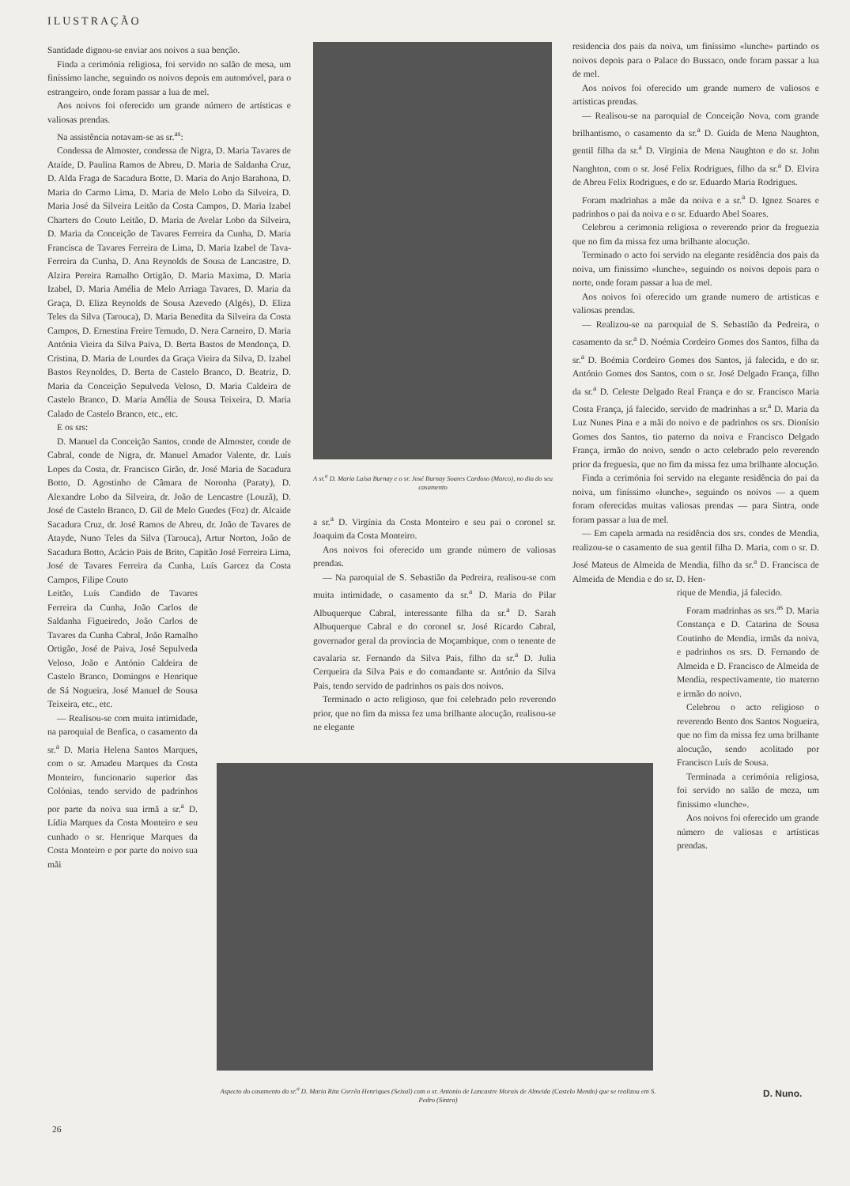ILUSTRAÇÃO
Santidade dignou-se enviar aos noivos a sua benção.
Finda a cerimónia religiosa, foi servido no salão de mesa, um finíssimo lanche, seguindo os noivos depois em automóvel, para o estrangeiro, onde foram passar a lua de mel.
Aos noivos foi oferecido um grande número de artísticas e valiosas prendas.
Na assistência notavam-se as sr.<sup>as</sup>:
Condessa de Almoster, condessa de Nigra, D. Maria Tavares de Ataíde, D. Paulina Ramos de Abreu, D. Maria de Saldanha Cruz, D. Alda Fraga de Sacadura Botte, D. Maria do Anjo Barahona, D. Maria do Carmo Lima, D. Maria de Melo Lobo da Silveira, D. Maria José da Silveira Leitão da Costa Campos, D. Maria Izabel Charters do Couto Leitão, D. Maria de Avelar Lobo da Silveira, D. Maria da Conceição de Tavares Ferreira da Cunha, D. Maria Francisca de Tavares Ferreira de Lima, D. Maria Izabel de Tava-Ferreira da Cunha, D. Ana Reynolds de Sousa de Lancastre, D. Alzira Pereira Ramalho Ortigão, D. Maria Maxima, D. Maria Izabel, D. Maria Amélia de Melo Arriaga Tavares, D. Maria da Graça, D. Eliza Reynolds de Sousa Azevedo (Algés), D. Eliza Teles da Silva (Tarouca), D. Maria Benedita da Silveira da Costa Campos, D. Ernestina Freire Temudo, D. Nera Carneiro, D. Maria Antónia Vieira da Silva Paiva, D. Berta Bastos de Mendonça, D. Cristina, D. Maria de Lourdes da Graça Vieira da Silva, D. Izabel Bastos Reynoldes, D. Berta de Castelo Branco, D. Beatriz, D. Maria da Conceição Sepulveda Veloso, D. Maria Caldeira de Castelo Branco, D. Maria Amélia de Sousa Teixeira, D. Maria Calado de Castelo Branco, etc., etc.
E os srs:
D. Manuel da Conceição Santos, conde de Almoster, conde de Cabral, conde de Nigra, dr. Manuel Amador Valente, dr. Luís Lopes da Costa, dr. Francisco Girão, dr. José Maria de Sacadura Botto, D. Agostinho de Câmara de Noronha (Paraty), D. Alexandre Lobo da Silveira, dr. João de Lencastre (Louzã), D. José de Castelo Branco, D. Gil de Melo Guedes (Foz) dr. Alcaide Sacadura Cruz, dr. José Ramos de Abreu, dr. João de Tavares de Atayde, Nuno Teles da Silva (Tarouca), Artur Norton, João de Sacadura Botto, Acácio Pais de Brito, Capitão José Ferreira Lima, José de Tavares Ferreira da Cunha, Luís Garcez da Costa Campos, Filipe Couto
Leitão, Luís Candido de Tavares Ferreira da Cunha, João Carlos de Saldanha Figueiredo, João Carlos de Tavares da Cunha Cabral, João Ramalho Ortigão, José de Paiva, José Sepulveda Veloso, João e António Caldeira de Castelo Branco, Domingos e Henrique de Sá Nogueira, José Manuel de Sousa Teixeira, etc., etc.
— Realisou-se com muita intimidade, na paroquial de Benfica, o casamento da sr.<sup>a</sup> D. Maria Helena Santos Marques, com o sr. Amadeu Marques da Costa Monteiro, funcionario superior das Colónias, tendo servido de padrinhos por parte da noiva sua irmã a sr.<sup>a</sup> D. Lídia Marques da Costa Monteiro e seu cunhado o sr. Henrique Marques da Costa Monteiro e por parte do noivo sua mãi
A sr.<sup>a</sup> D. Maria Luísa Burnay e o sr. José Burnay Soares Cardoso (Marco), no dia do seu casamento
a sr.<sup>a</sup> D. Virgínia da Costa Monteiro e seu pai o coronel sr. Joaquim da Costa Monteiro.
Aos noivos foi oferecido um grande número de valiosas prendas.
— Na paroquial de S. Sebastião da Pedreira, realisou-se com muita intimidade, o casamento da sr.<sup>a</sup> D. Maria do Pilar Albuquerque Cabral, interessante filha da sr.<sup>a</sup> D. Sarah Albuquerque Cabral e do coronel sr. José Ricardo Cabral, governador geral da provincia de Moçambique, com o tenente de cavalaria sr. Fernando da Silva Pais, filho da sr.<sup>a</sup> D. Julia Cerqueira da Silva Pais e do comandante sr. António da Silva Pais, tendo servido de padrinhos os pais dos noivos.
Terminado o acto religioso, que foi celebrado pelo reverendo prior, que no fim da missa fez uma brilhante alocução, realisou-se ne elegante
residencia dos pais da noiva, um finíssimo «lunche» partindo os noivos depois para o Palace do Bussaco, onde foram passar a lua de mel.
Aos noivos foi oferecido um grande numero de valiosos e artisticas prendas.
— Realisou-se na paroquial de Conceição Nova, com grande brilhantismo, o casamento da sr.<sup>a</sup> D. Guida de Mena Naughton, gentil filha da sr.<sup>a</sup> D. Virginia de Mena Naughton e do sr. John Nanghton, com o sr. José Felix Rodrigues, filho da sr.<sup>a</sup> D. Elvira de Abreu Felix Rodrigues, e do sr. Eduardo Maria Rodrigues.
Foram madrinhas a mãe da noiva e a sr.<sup>a</sup> D. Ignez Soares e padrinhos o pai da noiva e o sr. Eduardo Abel Soares.
Celebrou a cerimonia religiosa o reverendo prior da freguezia que no fim da missa fez uma brilhante alocução.
Terminado o acto foi servido na elegante residência dos pais da noiva, um finissimo «lunche», seguindo os noivos depois para o norte, onde foram passar a lua de mel.
Aos noivos foi oferecido um grande numero de artisticas e valiosas prendas.
— Realizou-se na paroquial de S. Sebastião da Pedreira, o casamento da sr.<sup>a</sup> D. Noémia Cordeiro Gomes dos Santos, filha da sr.<sup>a</sup> D. Boémia Cordeiro Gomes dos Santos, já falecida, e do sr. António Gomes dos Santos, com o sr. José Delgado França, filho da sr.<sup>a</sup> D. Celeste Delgado Real França e do sr. Francisco Maria Costa França, já falecido, servido de madrinhas a sr.<sup>a</sup> D. Maria da Luz Nunes Pina e a mãi do noivo e de padrinhos os srs. Dionísio Gomes dos Santos, tio paterno da noiva e Francisco Delgado França, irmão do noivo, sendo o acto celebrado pelo reverendo prior da freguesia, que no fim da missa fez uma brilhante alocução.
Finda a cerimónia foi servido na elegante residência do pai da noiva, um finíssimo «lunche», seguindo os noivos — a quem foram oferecidas muitas valiosas prendas — para Sintra, onde foram passar a lua de mel.
— Em capela armada na residência dos srs. condes de Mendia, realizou-se o casamento de sua gentil filha D. Maria, com o sr. D. José Mateus de Almeida de Mendia, filho da sr.<sup>a</sup> D. Francisca de Almeida de Mendia e do sr. D. Hen-
rique de Mendia, já falecido.
Foram madrinhas as srs.<sup>as</sup> D. Maria Constança e D. Catarina de Sousa Coutinho de Mendia, irmãs da noiva, e padrinhos os srs. D. Fernando de Almeida e D. Francisco de Almeida de Mendia, respectivamente, tio materno e irmão do noivo.
Celebrou o acto religioso o reverendo Bento dos Santos Nogueira, que no fim da missa fez uma brilhante alocução, sendo acolitado por Francisco Luís de Sousa.
Terminada a cerimónia religiosa, foi servido no salão de meza, um finissimo «lunche».
Aos noivos foi oferecido um grande número de valiosas e artísticas prendas.
Aspecto do casamento da sr.<sup>a</sup> D. Maria Rita Corrêa Henriques (Seixal) com o sr. Antonio de Lancastre Morais de Almeida (Castelo Mendo) que se realizou em S. Pedro (Sintra)
D. Nuno.
26